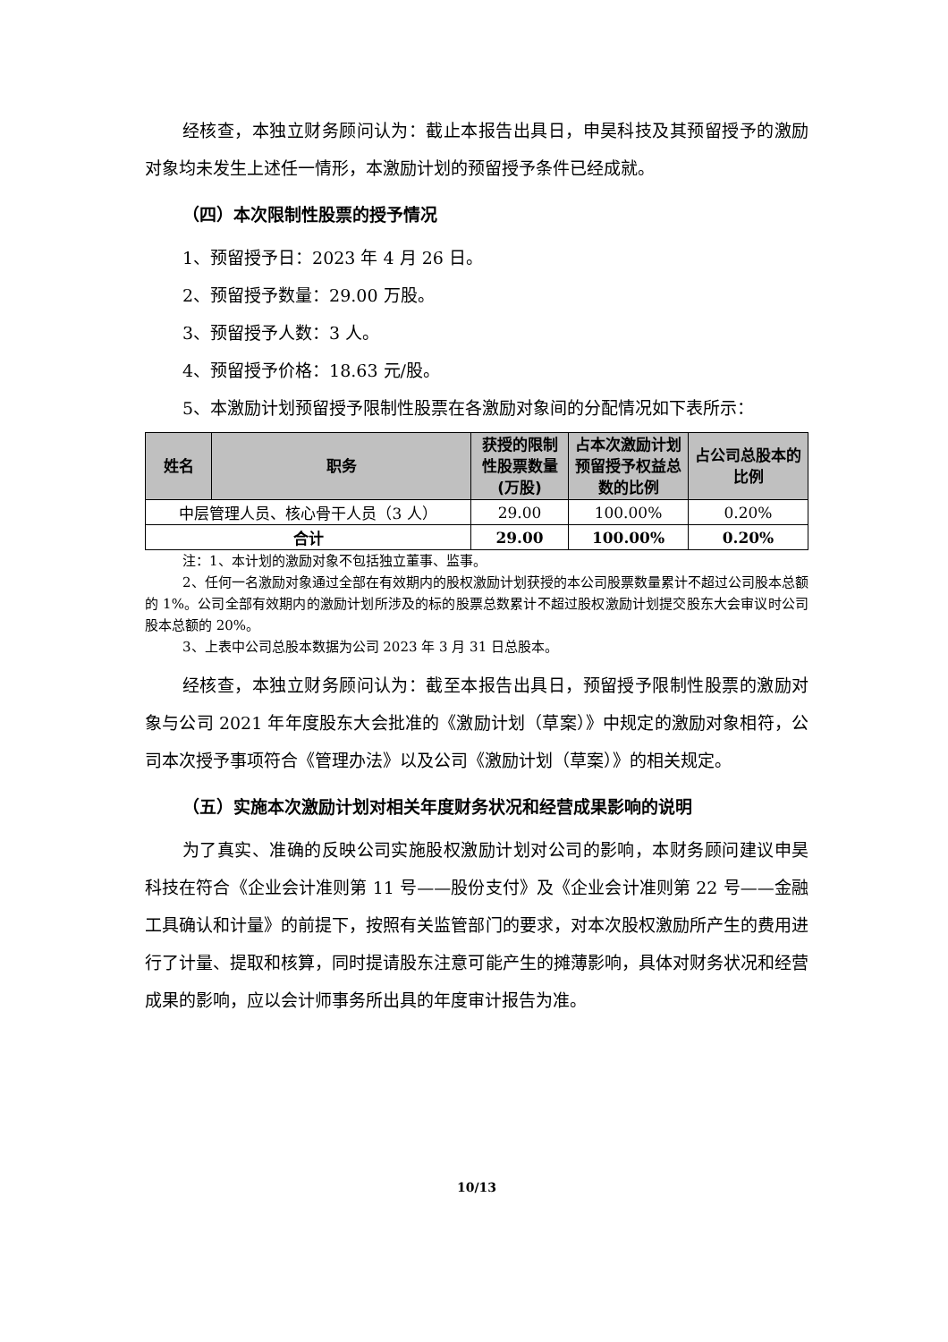经核查，本独立财务顾问认为：截止本报告出具日，申昊科技及其预留授予的激励对象均未发生上述任一情形，本激励计划的预留授予条件已经成就。
（四）本次限制性股票的授予情况
1、预留授予日：2023 年 4 月 26 日。
2、预留授予数量：29.00 万股。
3、预留授予人数：3 人。
4、预留授予价格：18.63 元/股。
5、本激励计划预留授予限制性股票在各激励对象间的分配情况如下表所示：
| 姓名 | 职务 | 获授的限制性股票数量(万股) | 占本次激励计划预留授予权益总数的比例 | 占公司总股本的比例 |
| --- | --- | --- | --- | --- |
| 中层管理人员、核心骨干人员（3 人） | | 29.00 | 100.00% | 0.20% |
| 合计 | | 29.00 | 100.00% | 0.20% |
注：1、本计划的激励对象不包括独立董事、监事。
2、任何一名激励对象通过全部在有效期内的股权激励计划获授的本公司股票数量累计不超过公司股本总额的 1%。公司全部有效期内的激励计划所涉及的标的股票总数累计不超过股权激励计划提交股东大会审议时公司股本总额的 20%。
3、上表中公司总股本数据为公司 2023 年 3 月 31 日总股本。
经核查，本独立财务顾问认为：截至本报告出具日，预留授予限制性股票的激励对象与公司 2021 年年度股东大会批准的《激励计划（草案）》中规定的激励对象相符，公司本次授予事项符合《管理办法》以及公司《激励计划（草案）》的相关规定。
（五）实施本次激励计划对相关年度财务状况和经营成果影响的说明
为了真实、准确的反映公司实施股权激励计划对公司的影响，本财务顾问建议申昊科技在符合《企业会计准则第 11 号——股份支付》及《企业会计准则第 22 号——金融工具确认和计量》的前提下，按照有关监管部门的要求，对本次股权激励所产生的费用进行了计量、提取和核算，同时提请股东注意可能产生的摊薄影响，具体对财务状况和经营成果的影响，应以会计师事务所出具的年度审计报告为准。
10/13